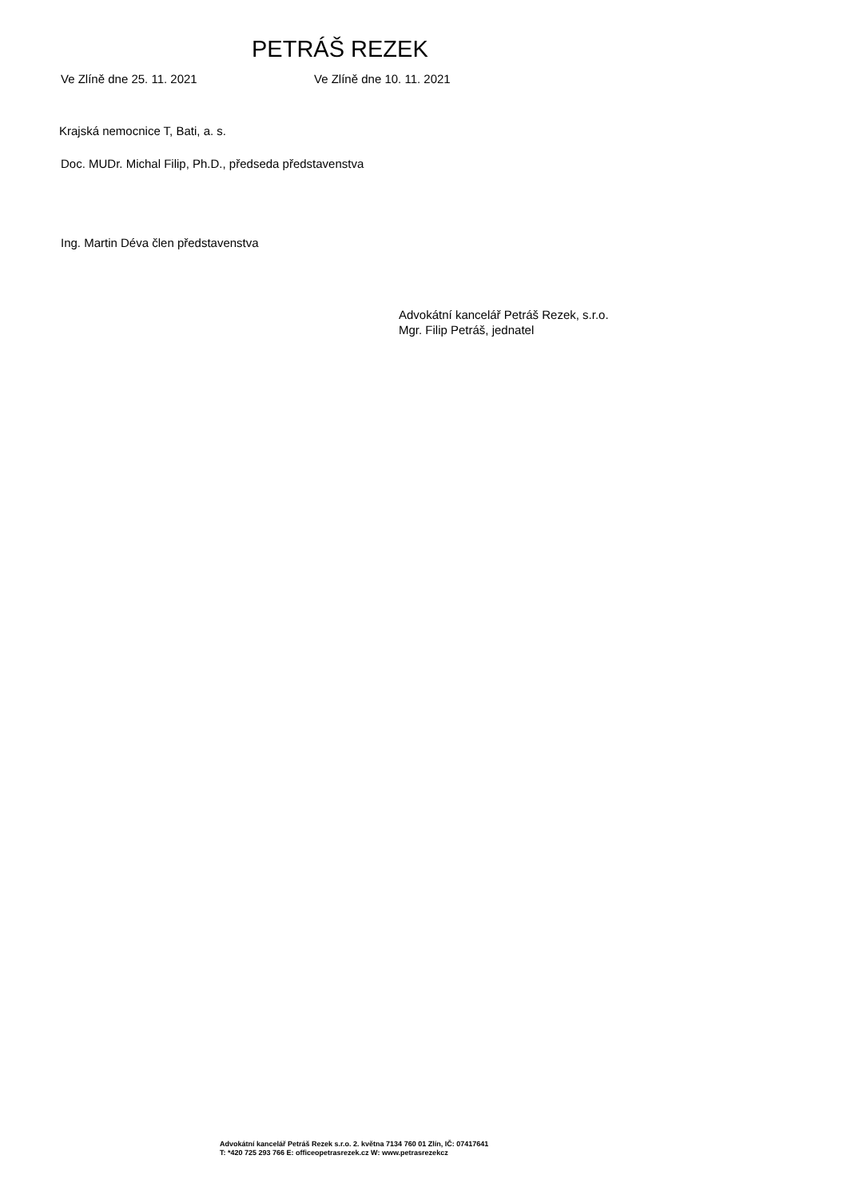PETRÁŠ REZEK
Ve Zlíně dne 25. 11. 2021 Ve Zlíně dne 10. 11. 2021
Krajská nemocnice T, Bati, a. s.
Doc. MUDr. Michal Filip, Ph.D., předseda představenstva
Ing. Martin Déva člen představenstva
Advokátní kancelář Petráš Rezek, s.r.o.
Mgr. Filip Petráš, jednatel
Advokátní kancelář Petráš Rezek s.r.o. 2. května 7134 760 01 Zlín, IČ: 07417641
T: *420 725 293 766 E: officeopetrasrezek.cz W: www.petrasrezekcz